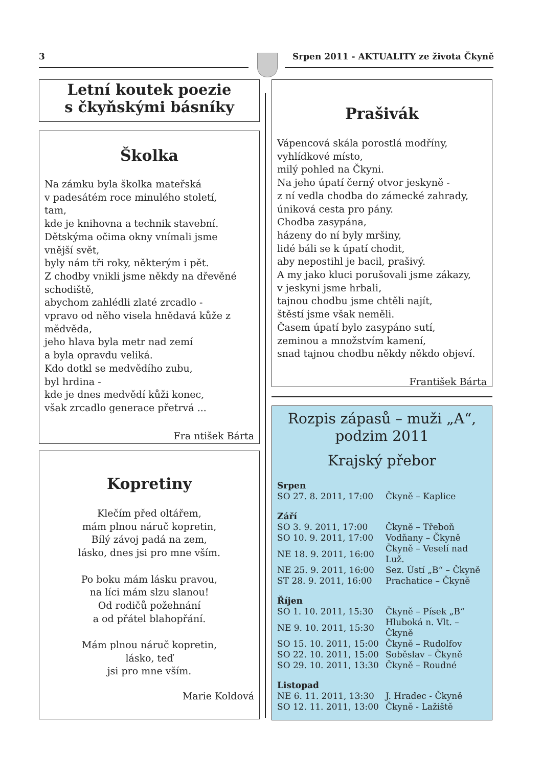3 Srpen 2011 - AKTUALITY ze života Čkyně
Letní koutek poezie
s čkyňskými básníky
Školka
Na zámku byla školka mateřská
v padesátém roce minulého století,
tam,
kde je knihovna a technik stavební.
Dětskýma očima okny vnímali jsme
vnější svět,
byly nám tři roky, některým i pět.
Z chodby vnikli jsme někdy na dřevěné
schodiště,
abychom zahlédli zlaté zrcadlo -
vpravo od něho visela hnědavá kůže z
mědvěda,
jeho hlava byla metr nad zemí
a byla opravdu veliká.
Kdo dotkl se medvědího zubu,
byl hrdina -
kde je dnes medvědí kůži konec,
však zrcadlo generace přetrvá ...
Fra ntišek Bárta
Kopretiny
Klečím před oltářem,
mám plnou náruč kopretin,
Bílý závoj padá na zem,
lásko, dnes jsi pro mne vším.
Po boku mám lásku pravou,
na líci mám slzu slanou!
Od rodičů požehnání
a od přátel blahopřání.
Mám plnou náruč kopretin,
lásko, teď
jsi pro mne vším.
Marie Koldová
Prašivák
Vápencová skála porostlá modříny,
vyhlídkové místo,
milý pohled na Čkyni.
Na jeho úpatí černý otvor jeskyně -
z ní vedla chodba do zámecké zahrady,
úniková cesta pro pány.
Chodba zasypána,
házeny do ní byly mršiny,
lidé báli se k úpatí chodit,
aby nepostihl je bacil, prašivý.
A my jako kluci porušovali jsme zákazy,
v jeskyni jsme hrbali,
tajnou chodbu jsme chtěli najít,
štěstí jsme však neměli.
Časem úpatí bylo zasypáno sutí,
zeminou a množstvím kamení,
snad tajnou chodbu někdy někdo objeví.
František Bárta
Rozpis zápasů – muži „A“,
podzim 2011
Krajský přebor
| Srpen | |
| SO 27. 8. 2011, 17:00 | Čkyně – Kaplice |
| Září | |
| SO 3. 9. 2011, 17:00 | Čkyně – Třeboň |
| SO 10. 9. 2011, 17:00 | Vodňany – Čkyně |
| NE 18. 9. 2011, 16:00 | Čkyně – Veselí nad Luž. |
| NE 25. 9. 2011, 16:00 | Sez. Ústí „B“ – Čkyně |
| ST 28. 9. 2011, 16:00 | Prachatice – Čkyně |
| Říjen | |
| SO 1. 10. 2011, 15:30 | Čkyně – Písek „B“ |
| NE 9. 10. 2011, 15:30 | Hluboká n. Vlt. – Čkyně |
| SO 15. 10. 2011, 15:00 | Čkyně – Rudolfov |
| SO 22. 10. 2011, 15:00 | Soběslav – Čkyně |
| SO 29. 10. 2011, 13:30 | Čkyně – Roudné |
| Listopad | |
| NE 6. 11. 2011, 13:30 | J. Hradec - Čkyně |
| SO 12. 11. 2011, 13:00 | Čkyně - Lažiště |